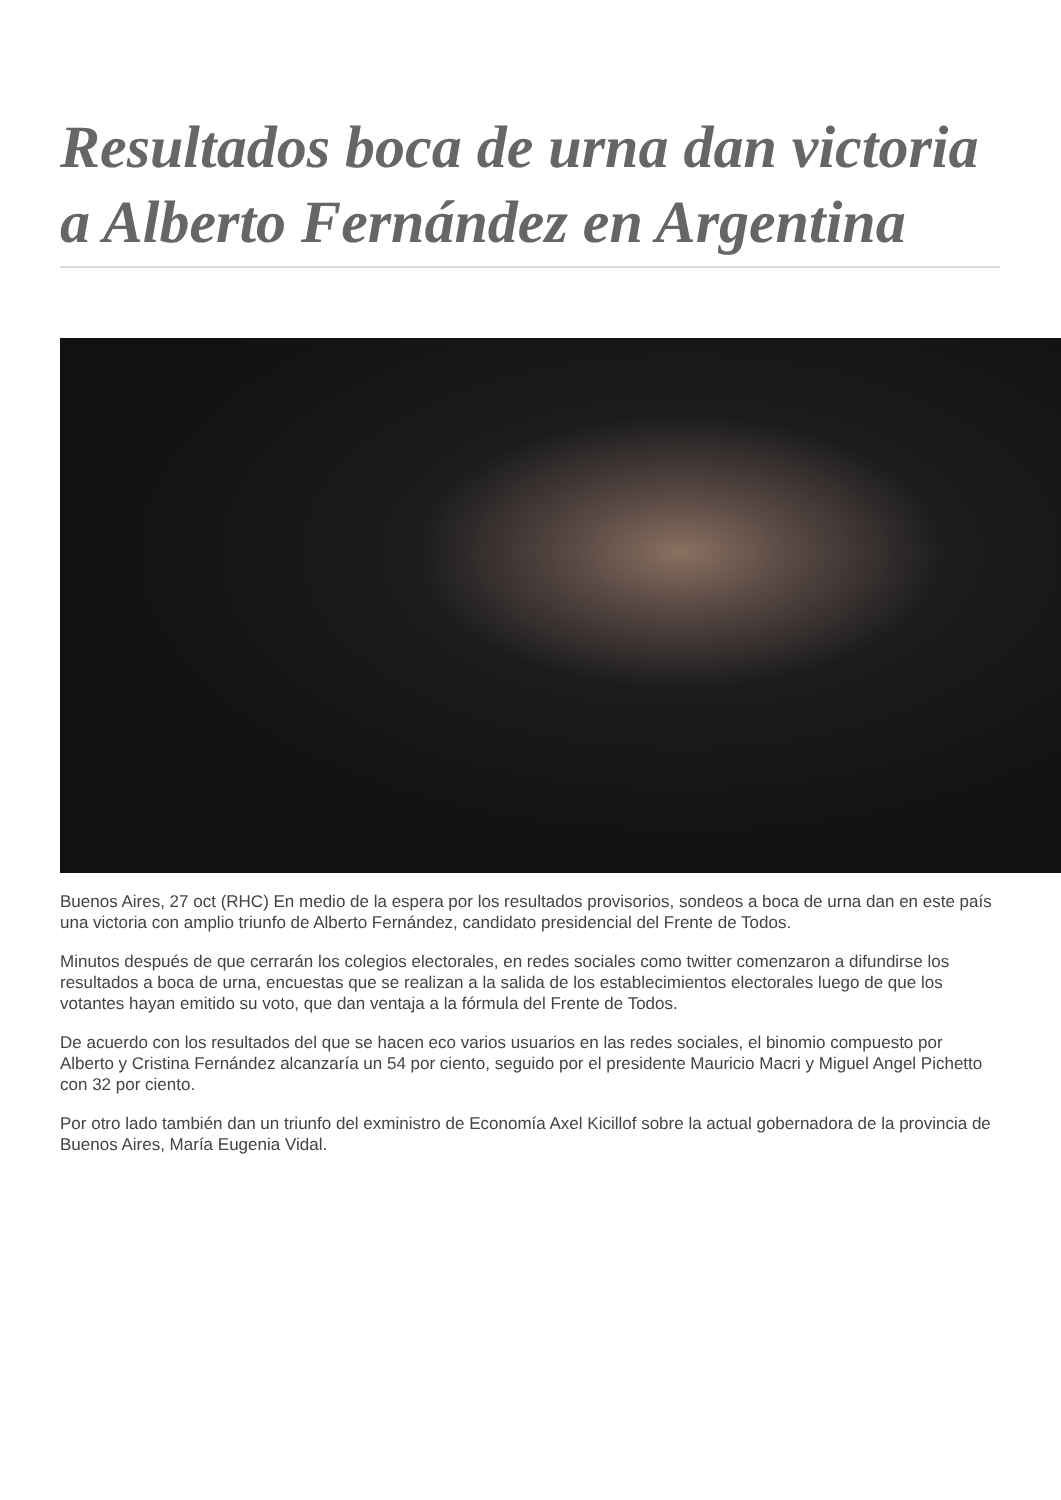Resultados boca de urna dan victoria a Alberto Fernández en Argentina
Buenos Aires, 27 oct (RHC) En medio de la espera por los resultados provisorios, sondeos a boca de urna dan en este país una victoria con amplio triunfo de Alberto Fernández, candidato presidencial del Frente de Todos.
Minutos después de que cerrarán los colegios electorales, en redes sociales como twitter comenzaron a difundirse los resultados a boca de urna, encuestas que se realizan a la salida de los establecimientos electorales luego de que los votantes hayan emitido su voto, que dan ventaja a la fórmula del Frente de Todos.
De acuerdo con los resultados del que se hacen eco varios usuarios en las redes sociales, el binomio compuesto por Alberto y Cristina Fernández alcanzaría un 54 por ciento, seguido por el presidente Mauricio Macri y Miguel Angel Pichetto con 32 por ciento.
Por otro lado también dan un triunfo del exministro de Economía Axel Kicillof sobre la actual gobernadora de la provincia de Buenos Aires, María Eugenia Vidal.